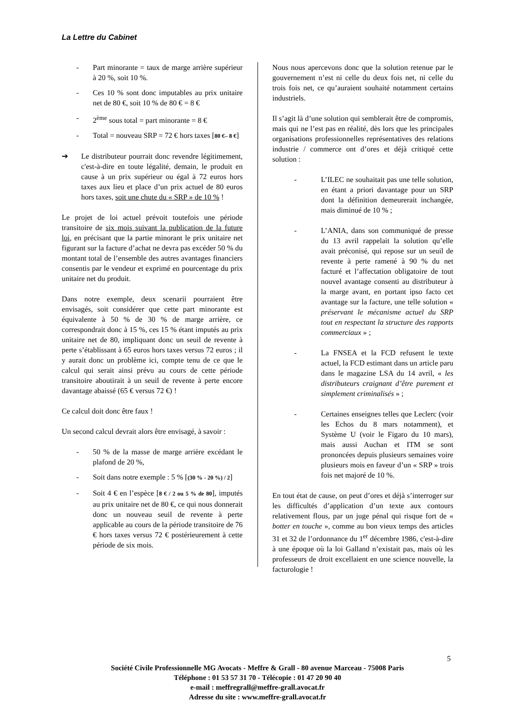La Lettre du Cabinet
- Part minorante = taux de marge arrière supérieur à 20 %, soit 10 %.
- Ces 10 % sont donc imputables au prix unitaire net de 80 €, soit 10 % de 80 € = 8 €
- 2<sup>ème</sup> sous total = part minorante = 8 €
- Total = nouveau SRP = 72 € hors taxes [80 €– 8 €]
➔ Le distributeur pourrait donc revendre légitimement, c'est-à-dire en toute légalité, demain, le produit en cause à un prix supérieur ou égal à 72 euros hors taxes aux lieu et place d’un prix actuel de 80 euros hors taxes, soit une chute du « SRP » de 10 % !
Le projet de loi actuel prévoit toutefois une période transitoire de six mois suivant la publication de la future loi, en précisant que la partie minorant le prix unitaire net figurant sur la facture d’achat ne devra pas excéder 50 % du montant total de l’ensemble des autres avantages financiers consentis par le vendeur et exprimé en pourcentage du prix unitaire net du produit.
Dans notre exemple, deux scenarii pourraient être envisagés, soit considérer que cette part minorante est équivalente à 50 % de 30 % de marge arrière, ce correspondrait donc à 15 %, ces 15 % étant imputés au prix unitaire net de 80, impliquant donc un seuil de revente à perte s’établissant à 65 euros hors taxes versus 72 euros ; il y aurait donc un problème ici, compte tenu de ce que le calcul qui serait ainsi prévu au cours de cette période transitoire aboutirait à un seuil de revente à perte encore davantage abaissé (65 € versus 72 €) !
Ce calcul doit donc être faux !
Un second calcul devrait alors être envisagé, à savoir :
- 50 % de la masse de marge arrière excédant le plafond de 20 %,
- Soit dans notre exemple : 5 % [(30 % - 20 %) / 2]
- Soit 4 € en l’espèce [8 € / 2 ou 5 % de 80], imputés au prix unitaire net de 80 €, ce qui nous donnerait donc un nouveau seuil de revente à perte applicable au cours de la période transitoire de 76 € hors taxes versus 72 € postérieurement à cette période de six mois.
Nous nous apercevons donc que la solution retenue par le gouvernement n’est ni celle du deux fois net, ni celle du trois fois net, ce qu’auraient souhaité notamment certains industriels.
Il s’agit là d’une solution qui semblerait être de compromis, mais qui ne l’est pas en réalité, dès lors que les principales organisations professionnelles représentatives des relations industrie / commerce ont d’ores et déjà critiqué cette solution :
- L’ILEC ne souhaitait pas une telle solution, en étant a priori davantage pour un SRP dont la définition demeurerait inchangée, mais diminué de 10 % ;
- L’ANIA, dans son communiqué de presse du 13 avril rappelait la solution qu’elle avait préconisé, qui repose sur un seuil de revente à perte ramené à 90 % du net facturé et l’affectation obligatoire de tout nouvel avantage consenti au distributeur à la marge avant, en portant ipso facto cet avantage sur la facture, une telle solution « préservant le mécanisme actuel du SRP tout en respectant la structure des rapports commerciaux » ;
- La FNSEA et la FCD refusent le texte actuel, la FCD estimant dans un article paru dans le magazine LSA du 14 avril, « les distributeurs craignant d’être purement et simplement criminalisés » ;
- Certaines enseignes telles que Leclerc (voir les Echos du 8 mars notamment), et Système U (voir le Figaro du 10 mars), mais aussi Auchan et ITM se sont prononcées depuis plusieurs semaines voire plusieurs mois en faveur d’un « SRP » trois fois net majoré de 10 %.
En tout état de cause, on peut d’ores et déjà s’interroger sur les difficultés d’application d’un texte aux contours relativement flous, par un juge pénal qui risque fort de « botter en touche », comme au bon vieux temps des articles 31 et 32 de l’ordonnance du 1<sup>er</sup> décembre 1986, c'est-à-dire à une époque où la loi Galland n’existait pas, mais où les professeurs de droit excellaient en une science nouvelle, la facturologie !
5
Société Civile Professionnelle MG Avocats - Meffre & Grall - 80 avenue Marceau - 75008 Paris
Téléphone : 01 53 57 31 70 - Télécopie : 01 47 20 90 40
e-mail : meffregrall@meffre-grall.avocat.fr
Adresse du site : www.meffre-grall.avocat.fr